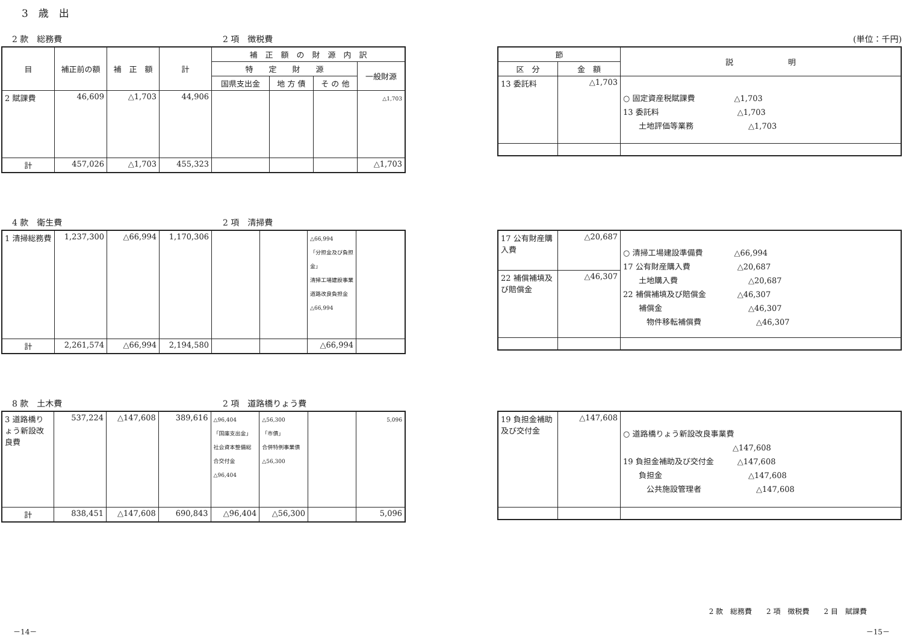3　歳　出
2 款　総務費 2 項　徴税費
| 目 | 補正前の額 | 補 正 額 | 計 | 補 正 額 の 財 源 内 訳 | | | |
| --- | --- | --- | --- | --- | --- | --- | --- |
| | | | | 特 定 財 源 | | | 一般財源 |
| | | | | 国県支出金 | 地 方 債 | そ の 他 | |
| 2 賦課費 | 46,609 | △1,703 | 44,906 | | | | △1,703 |
| 計 | 457,026 | △1,703 | 455,323 | | | | △1,703 |
(単位：千円)
| 節 | | 説 明 |
| --- | --- | --- |
| 区 分 | 金 額 | |
| 13 委託料 | △1,703 | ○ 固定資産税賦課費 △1,703 13 委託料 △1,703 土地評価等業務 △1,703 |
4 款　衛生費 2 項　清掃費
| 1 清掃総務費 | 1,237,300 | △66,994 | 1,170,306 | | | △66,994 「分担金及び負担金」 清掃工場建設事業道路改良負担金 △66,994 | |
| 計 | 2,261,574 | △66,994 | 2,194,580 | | | △66,994 | |
| 17 公有財産購入費 | △20,687 | ○ 清掃工場建設準備費 △66,994 17 公有財産購入費 △20,687 土地購入費 △20,687 22 補償補填及び賠償金 △46,307 補償金 △46,307 物件移転補償費 △46,307 |
| 22 補償補填及び賠償金 | △46,307 | |
8 款　土木費 2 項　道路橋りょう費
| 3 道路橋りょう新設改良費 | 537,224 | △147,608 | 389,616 | △96,404 「国庫支出金」 社会資本整備総合交付金 △96,404 | △56,300 「市債」 合併特例事業債 △56,300 | | 5,096 |
| 計 | 838,451 | △147,608 | 690,843 | △96,404 | △56,300 | | 5,096 |
| 19 負担金補助及び交付金 | △147,608 | ○ 道路橋りょう新設改良事業費 △147,608 19 負担金補助及び交付金 △147,608 負担金 △147,608 公共施設管理者 △147,608 |
2 款　総務費　　2 項　徴税費　　2 目　賦課費
－14－ －15－